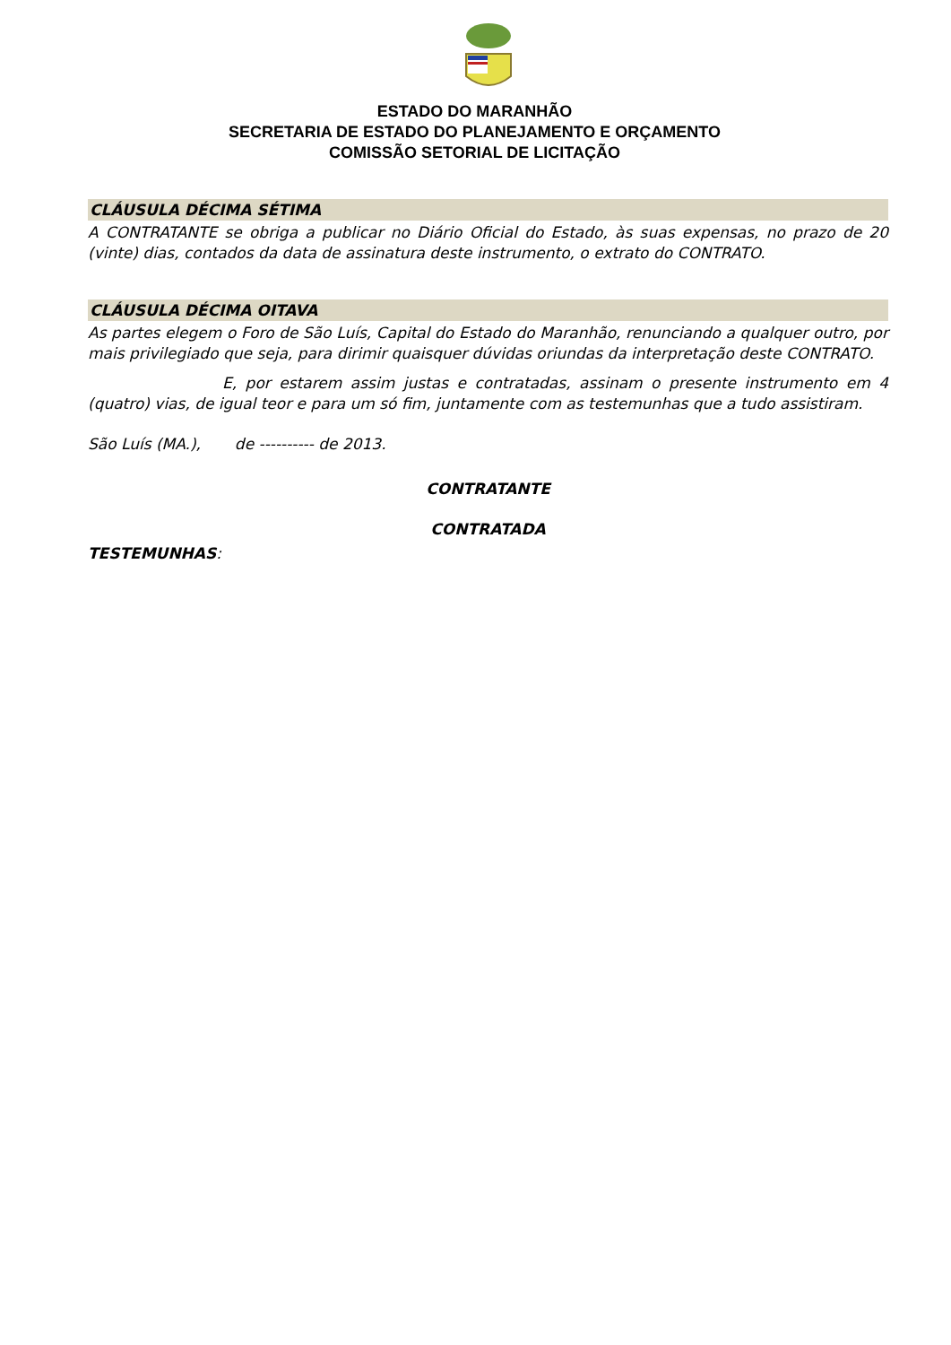ESTADO DO MARANHÃO
SECRETARIA DE ESTADO DO PLANEJAMENTO E ORÇAMENTO
COMISSÃO SETORIAL DE LICITAÇÃO
CLÁUSULA DÉCIMA SÉTIMA
A CONTRATANTE se obriga a publicar no Diário Oficial do Estado, às suas expensas, no prazo de 20 (vinte) dias, contados da data de assinatura deste instrumento, o extrato do CONTRATO.
CLÁUSULA DÉCIMA OITAVA
As partes elegem o Foro de São Luís, Capital do Estado do Maranhão, renunciando a qualquer outro, por mais privilegiado que seja, para dirimir quaisquer dúvidas oriundas da interpretação deste CONTRATO.
E, por estarem assim justas e contratadas, assinam o presente instrumento em 4 (quatro) vias, de igual teor e para um só fim, juntamente com as testemunhas que a tudo assistiram.
São Luís (MA.), de ---------- de 2013.
CONTRATANTE
CONTRATADA
TESTEMUNHAS: